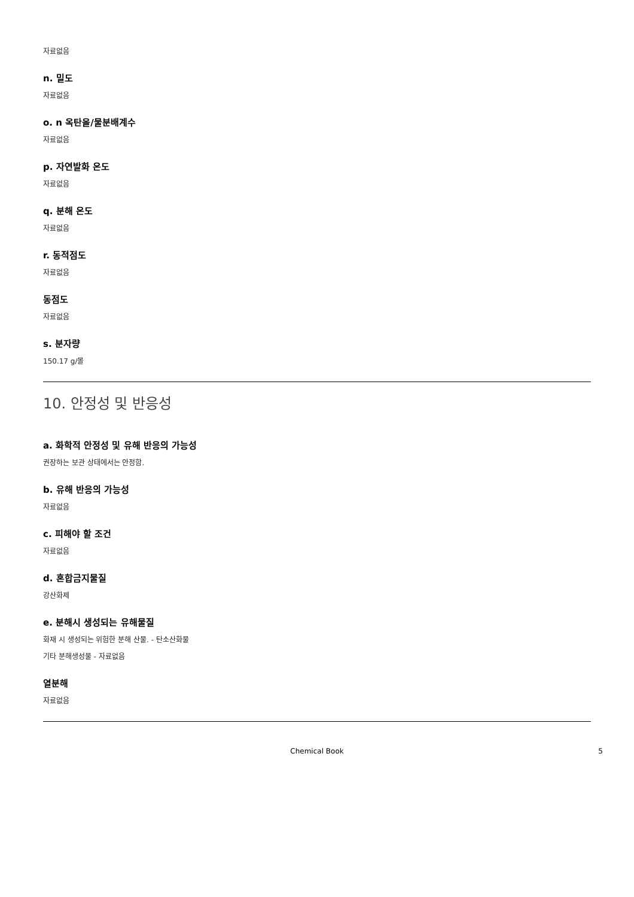자료없음
n. 밀도
자료없음
o. n 옥탄올/물분배계수
자료없음
p. 자연발화 온도
자료없음
q. 분해 온도
자료없음
r. 동적점도
자료없음
동점도
자료없음
s. 분자량
150.17 g/몰
10. 안정성 및 반응성
a. 화학적 안정성 및 유해 반응의 가능성
권장하는 보관 상태에서는 안정함.
b. 유해 반응의 가능성
자료없음
c. 피해야 할 조건
자료없음
d. 혼합금지물질
강산화제
e. 분해시 생성되는 유해물질
화재 시 생성되는 위험한 분해 산물. - 탄소산화물
기타 분해생성물 - 자료없음
열분해
자료없음
Chemical Book 5